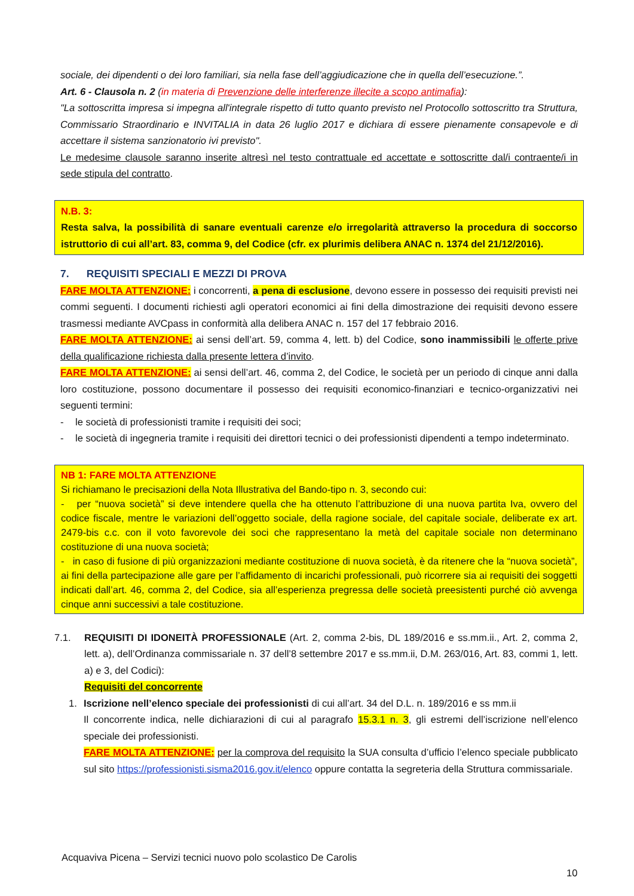sociale, dei dipendenti o dei loro familiari, sia nella fase dell’aggiudicazione che in quella dell’esecuzione.”.
Art. 6 - Clausola n. 2 (in materia di Prevenzione delle interferenze illecite a scopo antimafia):
"La sottoscritta impresa si impegna all'integrale rispetto di tutto quanto previsto nel Protocollo sottoscritto tra Struttura, Commissario Straordinario e INVITALIA in data 26 luglio 2017 e dichiara di essere pienamente consapevole e di accettare il sistema sanzionatorio ivi previsto".
Le medesime clausole saranno inserite altresì nel testo contrattuale ed accettate e sottoscritte dal/i contraente/i in sede stipula del contratto.
N.B. 3:
Resta salva, la possibilità di sanare eventuali carenze e/o irregolarità attraverso la procedura di soccorso istruttorio di cui all’art. 83, comma 9, del Codice (cfr. ex plurimis delibera ANAC n. 1374 del 21/12/2016).
7. REQUISITI SPECIALI E MEZZI DI PROVA
FARE MOLTA ATTENZIONE: i concorrenti, a pena di esclusione, devono essere in possesso dei requisiti previsti nei commi seguenti. I documenti richiesti agli operatori economici ai fini della dimostrazione dei requisiti devono essere trasmessi mediante AVCpass in conformità alla delibera ANAC n. 157 del 17 febbraio 2016.
FARE MOLTA ATTENZIONE: ai sensi dell’art. 59, comma 4, lett. b) del Codice, sono inammissibili le offerte prive della qualificazione richiesta dalla presente lettera d’invito.
FARE MOLTA ATTENZIONE: ai sensi dell’art. 46, comma 2, del Codice, le società per un periodo di cinque anni dalla loro costituzione, possono documentare il possesso dei requisiti economico-finanziari e tecnico-organizzativi nei seguenti termini:
- le società di professionisti tramite i requisiti dei soci;
- le società di ingegneria tramite i requisiti dei direttori tecnici o dei professionisti dipendenti a tempo indeterminato.
NB 1: FARE MOLTA ATTENZIONE
Si richiamano le precisazioni della Nota Illustrativa del Bando-tipo n. 3, secondo cui:
- per “nuova società” si deve intendere quella che ha ottenuto l’attribuzione di una nuova partita Iva, ovvero del codice fiscale, mentre le variazioni dell’oggetto sociale, della ragione sociale, del capitale sociale, deliberate ex art. 2479-bis c.c. con il voto favorevole dei soci che rappresentano la metà del capitale sociale non determinano costituzione di una nuova società;
- in caso di fusione di più organizzazioni mediante costituzione di nuova società, è da ritenere che la “nuova società”, ai fini della partecipazione alle gare per l’affidamento di incarichi professionali, può ricorrere sia ai requisiti dei soggetti indicati dall’art. 46, comma 2, del Codice, sia all’esperienza pregressa delle società preesistenti purché ciò avvenga cinque anni successivi a tale costituzione.
7.1. REQUISITI DI IDONEITÀ PROFESSIONALE (Art. 2, comma 2-bis, DL 189/2016 e ss.mm.ii., Art. 2, comma 2, lett. a), dell’Ordinanza commissariale n. 37 dell’8 settembre 2017 e ss.mm.ii, D.M. 263/016, Art. 83, commi 1, lett. a) e 3, del Codici):
Requisiti del concorrente
1. Iscrizione nell’elenco speciale dei professionisti di cui all’art. 34 del D.L. n. 189/2016 e ss mm.ii
Il concorrente indica, nelle dichiarazioni di cui al paragrafo 15.3.1 n. 3, gli estremi dell’iscrizione nell’elenco speciale dei professionisti.
FARE MOLTA ATTENZIONE: per la comprova del requisito la SUA consulta d’ufficio l’elenco speciale pubblicato sul sito https://professionisti.sisma2016.gov.it/elenco oppure contatta la segreteria della Struttura commissariale.
Acquaviva Picena – Servizi tecnici nuovo polo scolastico De Carolis
10